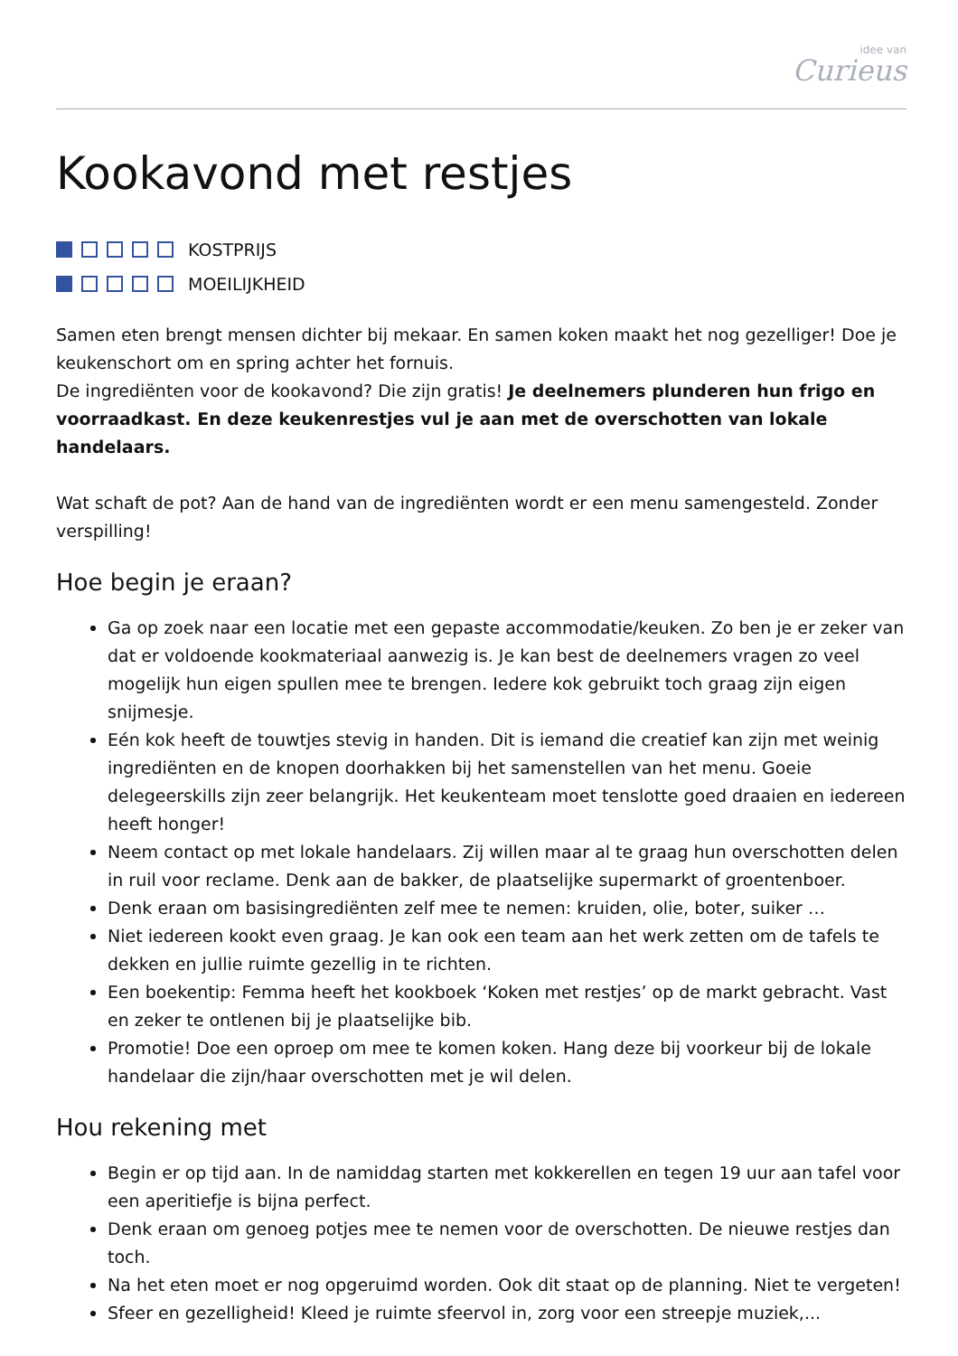idee van
Curieus
Kookavond met restjes
KOSTPRIJS
MOEILIJKHEID
Samen eten brengt mensen dichter bij mekaar. En samen koken maakt het nog gezelliger! Doe je keukenschort om en spring achter het fornuis.
De ingrediënten voor de kookavond? Die zijn gratis! Je deelnemers plunderen hun frigo en voorraadkast. En deze keukenrestjes vul je aan met de overschotten van lokale handelaars.
Wat schaft de pot? Aan de hand van de ingrediënten wordt er een menu samengesteld. Zonder verspilling!
Hoe begin je eraan?
Ga op zoek naar een locatie met een gepaste accommodatie/keuken. Zo ben je er zeker van dat er voldoende kookmateriaal aanwezig is. Je kan best de deelnemers vragen zo veel mogelijk hun eigen spullen mee te brengen. Iedere kok gebruikt toch graag zijn eigen snijmesje.
Eén kok heeft de touwtjes stevig in handen. Dit is iemand die creatief kan zijn met weinig ingrediënten en de knopen doorhakken bij het samenstellen van het menu. Goeie delegeerskills zijn zeer belangrijk. Het keukenteam moet tenslotte goed draaien en iedereen heeft honger!
Neem contact op met lokale handelaars. Zij willen maar al te graag hun overschotten delen in ruil voor reclame. Denk aan de bakker, de plaatselijke supermarkt of groentenboer.
Denk eraan om basisingrediënten zelf mee te nemen: kruiden, olie, boter, suiker …
Niet iedereen kookt even graag. Je kan ook een team aan het werk zetten om de tafels te dekken en jullie ruimte gezellig in te richten.
Een boekentip: Femma heeft het kookboek ‘Koken met restjes’ op de markt gebracht. Vast en zeker te ontlenen bij je plaatselijke bib.
Promotie! Doe een oproep om mee te komen koken. Hang deze bij voorkeur bij de lokale handelaar die zijn/haar overschotten met je wil delen.
Hou rekening met
Begin er op tijd aan. In de namiddag starten met kokkerellen en tegen 19 uur aan tafel voor een aperitiefje is bijna perfect.
Denk eraan om genoeg potjes mee te nemen voor de overschotten. De nieuwe restjes dan toch.
Na het eten moet er nog opgeruimd worden. Ook dit staat op de planning. Niet te vergeten!
Sfeer en gezelligheid! Kleed je ruimte sfeervol in, zorg voor een streepje muziek,...